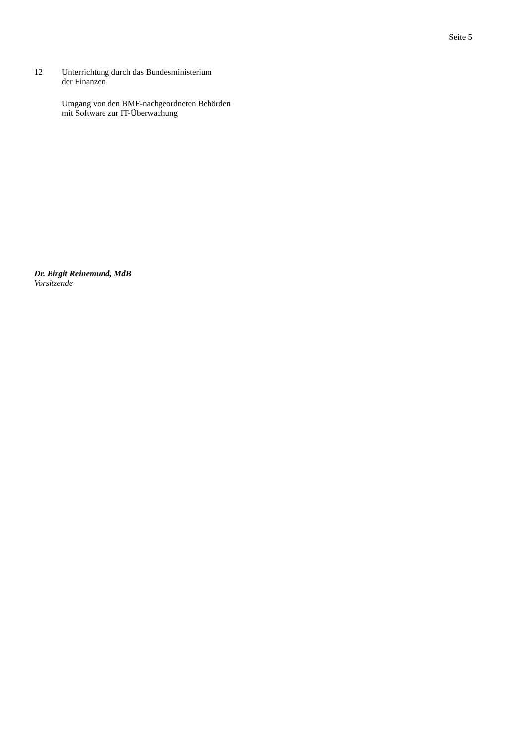Seite 5
12 Unterrichtung durch das Bundesministerium
der Finanzen
Umgang von den BMF-nachgeordneten Behörden
mit Software zur IT-Überwachung
Dr. Birgit Reinemund, MdB
Vorsitzende